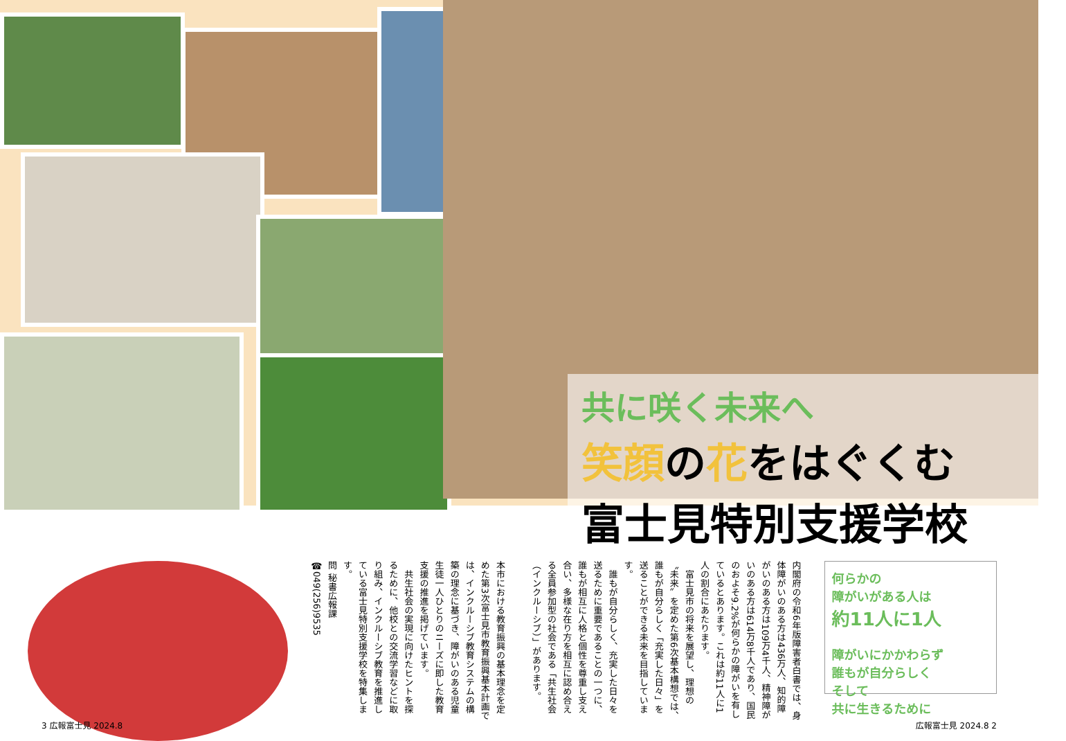共に咲く未来へ
笑顔の花をはぐくむ
富士見特別支援学校
何らかの
障がいがある人は
約11人に1人
障がいにかかわらず
誰もが自分らしく
そして
共に生きるために
内閣府の令和6年版障害者白書では、身体障がいのある方は436万人、知的障がいのある方は109万4千人、精神障がいのある方は614万8千人であり、国民のおよそ9.2%が何らかの障がいを有しているとあります。これは約11人に1人の割合にあたります。
　富士見市の将来を展望し、理想の〝未来〟を定めた第6次基本構想では、誰もが自分らしく「充実した日々」を送ることができる未来を目指しています。
　誰もが自分らしく、充実した日々を送るために重要であることの一つに、誰もが相互に人格と個性を尊重し支え合い、多様な在り方を相互に認め合える全員参加型の社会である「共生社会（インクルーシブ）」があります。
本市における教育振興の基本理念を定めた第3次富士見市教育振興基本計画では、インクルーシブ教育システムの構築の理念に基づき、障がいのある児童生徒一人ひとりのニーズに即した教育支援の推進を掲げています。
　共生社会の実現に向けたヒントを探るために、他校との交流学習などに取り組み、インクルーシブ教育を推進している富士見特別支援学校を特集します。
問 秘書広報課
☎049(256)9535
3 広報富士見 2024.8 広報富士見 2024.8 2